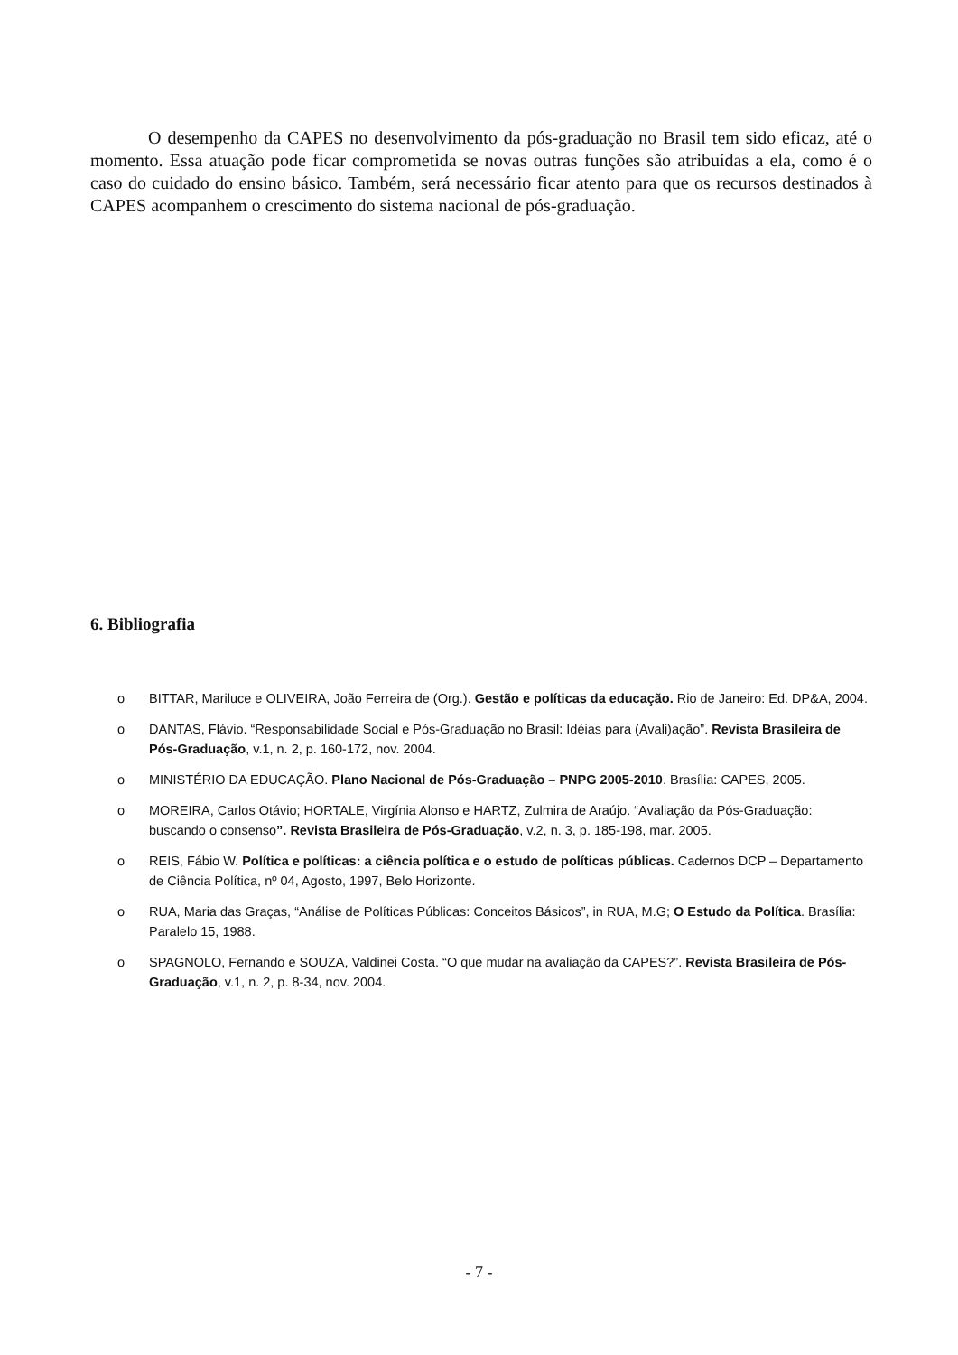O desempenho da CAPES no desenvolvimento da pós-graduação no Brasil tem sido eficaz, até o momento. Essa atuação pode ficar comprometida se novas outras funções são atribuídas a ela, como é o caso do cuidado do ensino básico. Também, será necessário ficar atento para que os recursos destinados à CAPES acompanhem o crescimento do sistema nacional de pós-graduação.
6. Bibliografia
o BITTAR, Mariluce e OLIVEIRA, João Ferreira de (Org.). Gestão e políticas da educação. Rio de Janeiro: Ed. DP&A, 2004.
o DANTAS, Flávio. “Responsabilidade Social e Pós-Graduação no Brasil: Idéias para (Avali)ação”. Revista Brasileira de Pós-Graduação, v.1, n. 2, p. 160-172, nov. 2004.
o MINISTÉRIO DA EDUCAÇÃO. Plano Nacional de Pós-Graduação – PNPG 2005-2010. Brasília: CAPES, 2005.
o MOREIRA, Carlos Otávio; HORTALE, Virgínia Alonso e HARTZ, Zulmira de Araújo. “Avaliação da Pós-Graduação: buscando o consenso”. Revista Brasileira de Pós-Graduação, v.2, n. 3, p. 185-198, mar. 2005.
o REIS, Fábio W. Política e políticas: a ciência política e o estudo de políticas públicas. Cadernos DCP – Departamento de Ciência Política, nº 04, Agosto, 1997, Belo Horizonte.
o RUA, Maria das Graças, “Análise de Políticas Públicas: Conceitos Básicos”, in RUA, M.G; O Estudo da Política. Brasília: Paralelo 15, 1988.
o SPAGNOLO, Fernando e SOUZA, Valdinei Costa. “O que mudar na avaliação da CAPES?”. Revista Brasileira de Pós-Graduação, v.1, n. 2, p. 8-34, nov. 2004.
- 7 -